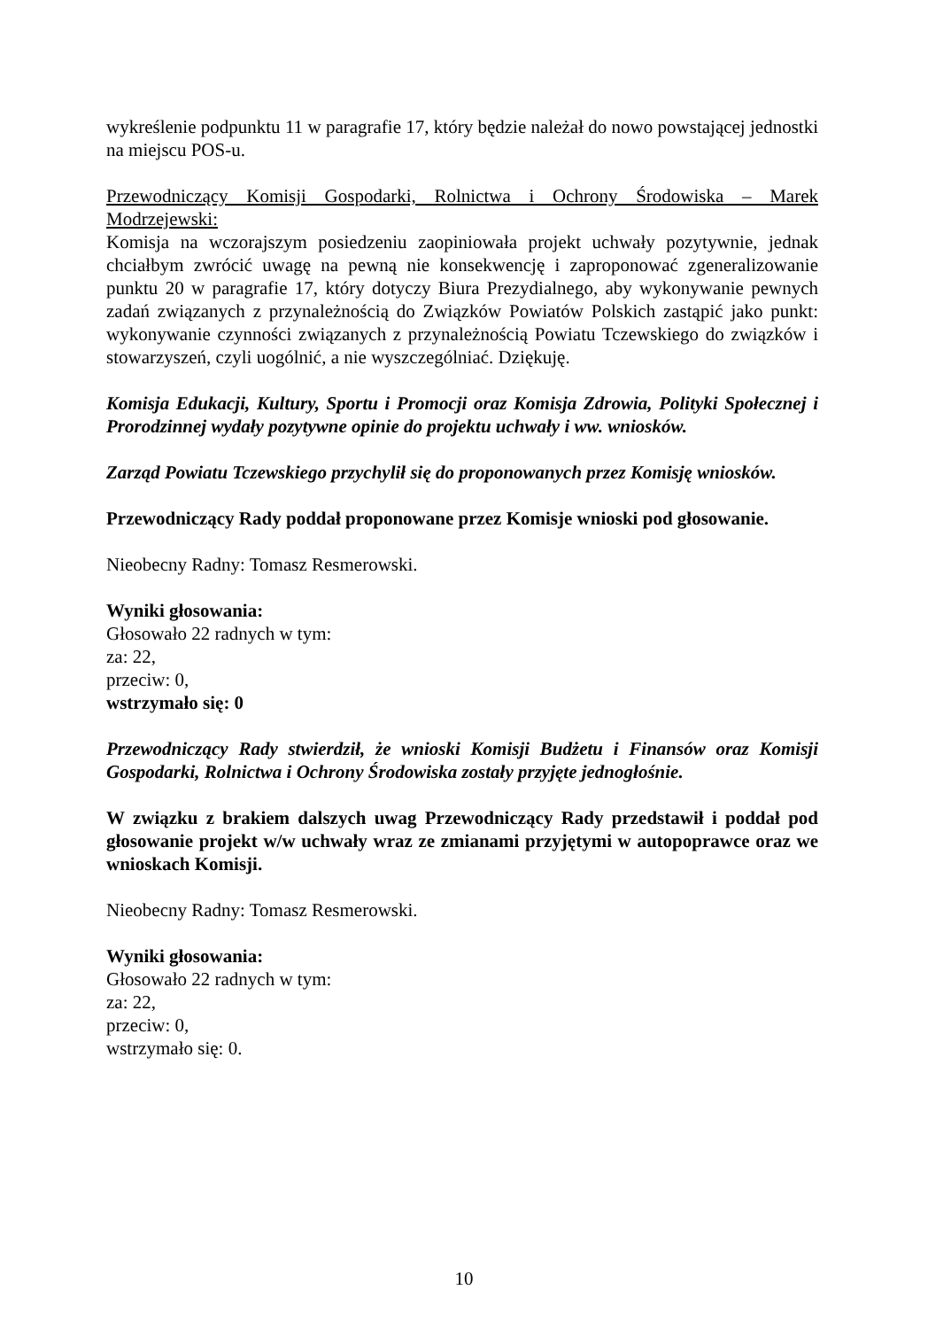wykreślenie podpunktu 11 w paragrafie 17, który będzie należał do nowo powstającej jednostki na miejscu POS-u.
Przewodniczący Komisji Gospodarki, Rolnictwa i Ochrony Środowiska – Marek Modrzejewski:
Komisja na wczorajszym posiedzeniu zaopiniowała projekt uchwały pozytywnie, jednak chciałbym zwrócić uwagę na pewną nie konsekwencję i zaproponować zgeneralizowanie punktu 20 w paragrafie 17, który dotyczy Biura Prezydialnego, aby wykonywanie pewnych zadań związanych z przynależnością do Związków Powiatów Polskich zastąpić jako punkt: wykonywanie czynności związanych z przynależnością Powiatu Tczewskiego do związków i stowarzyszeń, czyli uogólnić, a nie wyszczególniać. Dziękuję.
Komisja Edukacji, Kultury, Sportu i Promocji oraz Komisja Zdrowia, Polityki Społecznej i Prorodzinnej wydały pozytywne opinie do projektu uchwały i ww. wniosków.
Zarząd Powiatu Tczewskiego przychylił się do proponowanych przez Komisję wniosków.
Przewodniczący Rady poddał proponowane przez Komisje wnioski pod głosowanie.
Nieobecny Radny: Tomasz Resmerowski.
Wyniki głosowania:
Głosowało 22 radnych w tym:
za: 22,
przeciw: 0,
wstrzymało się: 0
Przewodniczący Rady stwierdził, że wnioski Komisji Budżetu i Finansów oraz Komisji Gospodarki, Rolnictwa i Ochrony Środowiska zostały przyjęte jednogłośnie.
W związku z brakiem dalszych uwag Przewodniczący Rady przedstawił i poddał pod głosowanie projekt w/w uchwały wraz ze zmianami przyjętymi w autopoprawce oraz we wnioskach Komisji.
Nieobecny Radny: Tomasz Resmerowski.
Wyniki głosowania:
Głosowało 22 radnych w tym:
za: 22,
przeciw: 0,
wstrzymało się: 0.
10